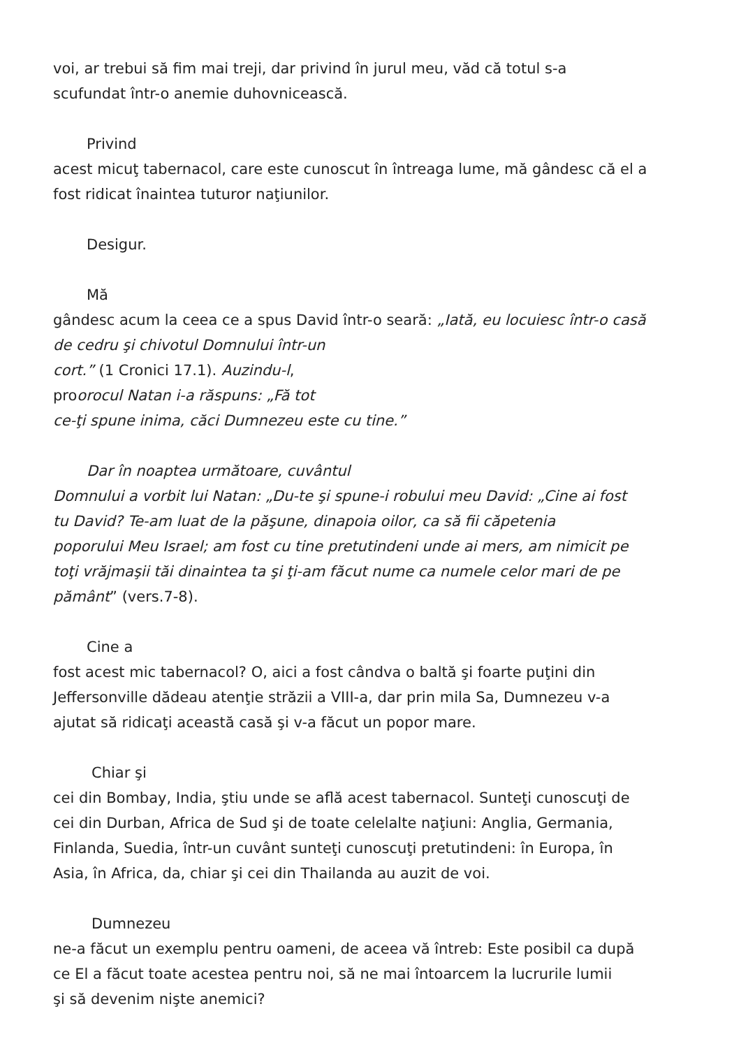voi, ar trebui să fim mai treji, dar privind în jurul meu, văd că totul s-a
scufundat într-o anemie duhovnicească.
Privind
acest micuţ tabernacol, care este cunoscut în întreaga lume, mă gândesc că el a
fost ridicat înaintea tuturor naţiunilor.
Desigur.
Mă
gândesc acum la ceea ce a spus David într-o seară: „Iată, eu locuiesc într-o casă
de cedru şi chivotul Domnului într-un
cort.” (1 Cronici 17.1). Auzindu-l,
proorocul Natan i-a răspuns: „Fă tot
ce-ţi spune inima, căci Dumnezeu este cu tine.”
Dar în noaptea următoare, cuvântul
Domnului a vorbit lui Natan: „Du-te şi spune-i robului meu David: „Cine ai fost
tu David? Te-am luat de la păşune, dinapoia oilor, ca să fii căpetenia
poporului Meu Israel; am fost cu tine pretutindeni unde ai mers, am nimicit pe
toţi vrăjmaşii tăi dinaintea ta şi ţi-am făcut nume ca numele celor mari de pe
pământ” (vers.7-8).
Cine a
fost acest mic tabernacol? O, aici a fost cândva o baltă şi foarte puţini din
Jeffersonville dădeau atenţie străzii a VIII-a, dar prin mila Sa, Dumnezeu v-a
ajutat să ridicaţi această casă şi v-a făcut un popor mare.
Chiar şi
cei din Bombay, India, ştiu unde se află acest tabernacol. Sunteţi cunoscuţi de
cei din Durban, Africa de Sud şi de toate celelalte naţiuni: Anglia, Germania,
Finlanda, Suedia, într-un cuvânt sunteţi cunoscuţi pretutindeni: în Europa, în
Asia, în Africa, da, chiar şi cei din Thailanda au auzit de voi.
Dumnezeu
ne-a făcut un exemplu pentru oameni, de aceea vă întreb: Este posibil ca după
ce El a făcut toate acestea pentru noi, să ne mai întoarcem la lucrurile lumii
şi să devenim nişte anemici?